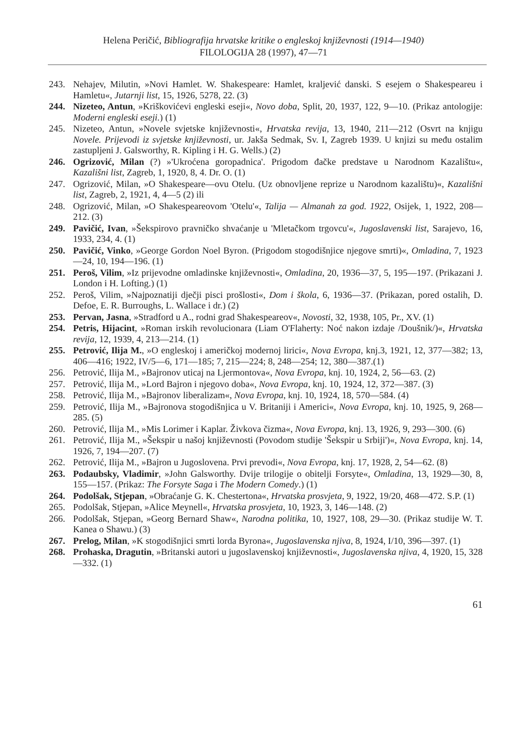Helena Peričić, Bibliografija hrvatske kritike o engleskoj književnosti (1914—1940)
FILOLOGIJA 28 (1997), 47—71
243. Nehajev, Milutin, »Novi Hamlet. W. Shakespeare: Hamlet, kraljević danski. S esejem o Shakespeareu i Hamletu«, Jutarnji list, 15, 1926, 5278, 22. (3)
244. Nizeteo, Antun, »Kriškovićevi engleski eseji«, Novo doba, Split, 20, 1937, 122, 9—10. (Prikaz antologije: Moderni engleski eseji.) (1)
245. Nizeteo, Antun, »Novele svjetske književnosti«, Hrvatska revija, 13, 1940, 211—212 (Osvrt na knjigu Novele. Prijevodi iz svjetske književnosti, ur. Jakša Sedmak, Sv. I, Zagreb 1939. U knjizi su među ostalim zastupljeni J. Galsworthy, R. Kipling i H. G. Wells.) (2)
246. Ogrizović, Milan (?) »'Ukroćena goropadnica'. Prigodom đačke predstave u Narodnom Kazalištu«, Kazališni list, Zagreb, 1, 1920, 8, 4. Dr. O. (1)
247. Ogrizović, Milan, »O Shakespeare—ovu Otelu. (Uz obnovljene reprize u Narodnom kazalištu)«, Kazališni list, Zagreb, 2, 1921, 4, 4—5 (2) ili
248. Ogrizović, Milan, »O Shakespeareovom 'Otelu'«, Talija — Almanah za god. 1922, Osijek, 1, 1922, 208—212. (3)
249. Pavičić, Ivan, »Šekspirovo pravničko shvaćanje u 'Mletačkom trgovcu'«, Jugoslavenski list, Sarajevo, 16, 1933, 234, 4. (1)
250. Pavičić, Vinko, »George Gordon Noel Byron. (Prigodom stogodišnjice njegove smrti)«, Omladina, 7, 1923—24, 10, 194—196. (1)
251. Peroš, Vilim, »Iz prijevodne omladinske književnosti«, Omladina, 20, 1936—37, 5, 195—197. (Prikazani J. London i H. Lofting.) (1)
252. Peroš, Vilim, »Najpoznatiji dječji pisci prošlosti«, Dom i škola, 6, 1936—37. (Prikazan, pored ostalih, D. Defoe, E. R. Burroughs, L. Wallace i dr.) (2)
253. Pervan, Jasna, »Stradford u A., rodni grad Shakespeareov«, Novosti, 32, 1938, 105, Pr., XV. (1)
254. Petris, Hijacint, »Roman irskih revolucionara (Liam O'Flaherty: Noć nakon izdaje /Doušnik/)«, Hrvatska revija, 12, 1939, 4, 213—214. (1)
255. Petrović, Ilija M., »O engleskoj i američkoj modernoj lirici«, Nova Evropa, knj.3, 1921, 12, 377—382; 13, 406—416; 1922, IV/5—6, 171—185; 7, 215—224; 8, 248—254; 12, 380—387.(1)
256. Petrović, Ilija M., »Bajronov uticaj na Ljermontova«, Nova Evropa, knj. 10, 1924, 2, 56—63. (2)
257. Petrović, Ilija M., »Lord Bajron i njegovo doba«, Nova Evropa, knj. 10, 1924, 12, 372—387. (3)
258. Petrović, Ilija M., »Bajronov liberalizam«, Nova Evropa, knj. 10, 1924, 18, 570—584. (4)
259. Petrović, Ilija M., »Bajronova stogodišnjica u V. Britaniji i Americi«, Nova Evropa, knj. 10, 1925, 9, 268—285. (5)
260. Petrović, Ilija M., »Mis Lorimer i Kaplar. Živkova čizma«, Nova Evropa, knj. 13, 1926, 9, 293—300. (6)
261. Petrović, Ilija M., »Šekspir u našoj književnosti (Povodom studije 'Šekspir u Srbiji')«, Nova Evropa, knj. 14, 1926, 7, 194—207. (7)
262. Petrović, Ilija M., »Bajron u Jugoslovena. Prvi prevodi«, Nova Evropa, knj. 17, 1928, 2, 54—62. (8)
263. Podaubsky, Vladimir, »John Galsworthy. Dvije trilogije o obitelji Forsyte«, Omladina, 13, 1929—30, 8, 155—157. (Prikaz: The Forsyte Saga i The Modern Comedy.) (1)
264. Podolšak, Stjepan, »Obraćanje G. K. Chestertona«, Hrvatska prosvjeta, 9, 1922, 19/20, 468—472. S.P. (1)
265. Podolšak, Stjepan, »Alice Meynell«, Hrvatska prosvjeta, 10, 1923, 3, 146—148. (2)
266. Podolšak, Stjepan, »Georg Bernard Shaw«, Narodna politika, 10, 1927, 108, 29—30. (Prikaz studije W. T. Kanea o Shawu.) (3)
267. Prelog, Milan, »K stogodišnjici smrti lorda Byrona«, Jugoslavenska njiva, 8, 1924, I/10, 396—397. (1)
268. Prohaska, Dragutin, »Britanski autori u jugoslavenskoj književnosti«, Jugoslavenska njiva, 4, 1920, 15, 328—332. (1)
61